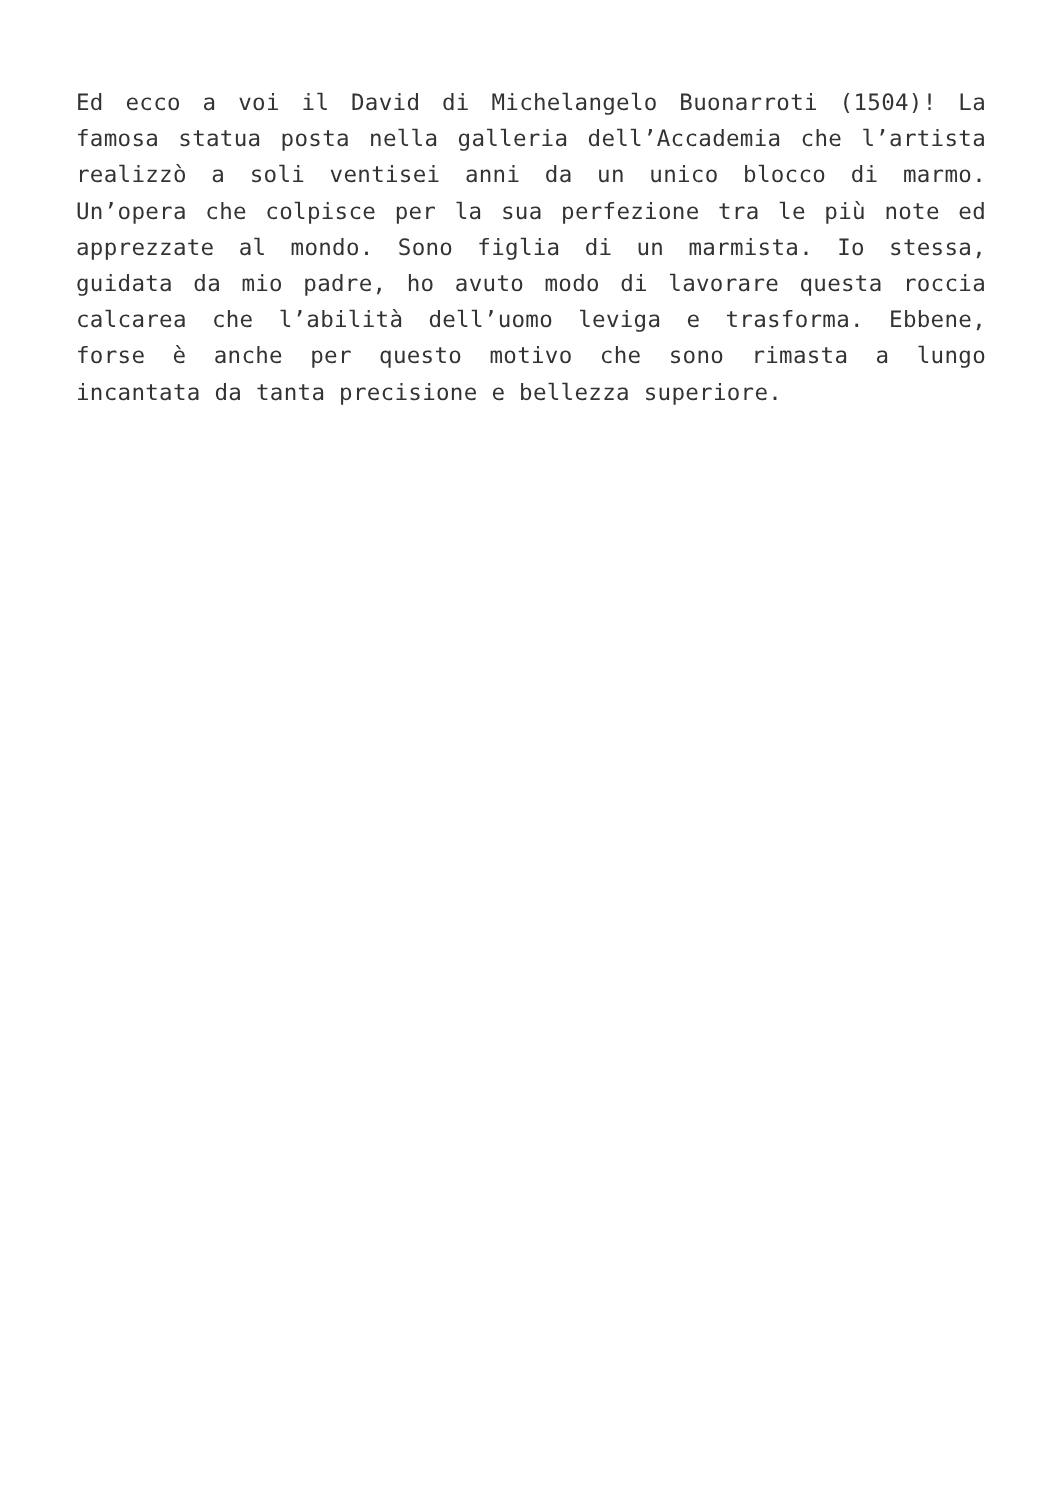Ed ecco a voi il David di Michelangelo Buonarroti (1504)! La famosa statua posta nella galleria dell’Accademia che l’artista realizzò a soli ventisei anni da un unico blocco di marmo. Un’opera che colpisce per la sua perfezione tra le più note ed apprezzate al mondo. Sono figlia di un marmista. Io stessa, guidata da mio padre, ho avuto modo di lavorare questa roccia calcarea che l’abilità dell’uomo leviga e trasforma. Ebbene, forse è anche per questo motivo che sono rimasta a lungo incantata da tanta precisione e bellezza superiore.